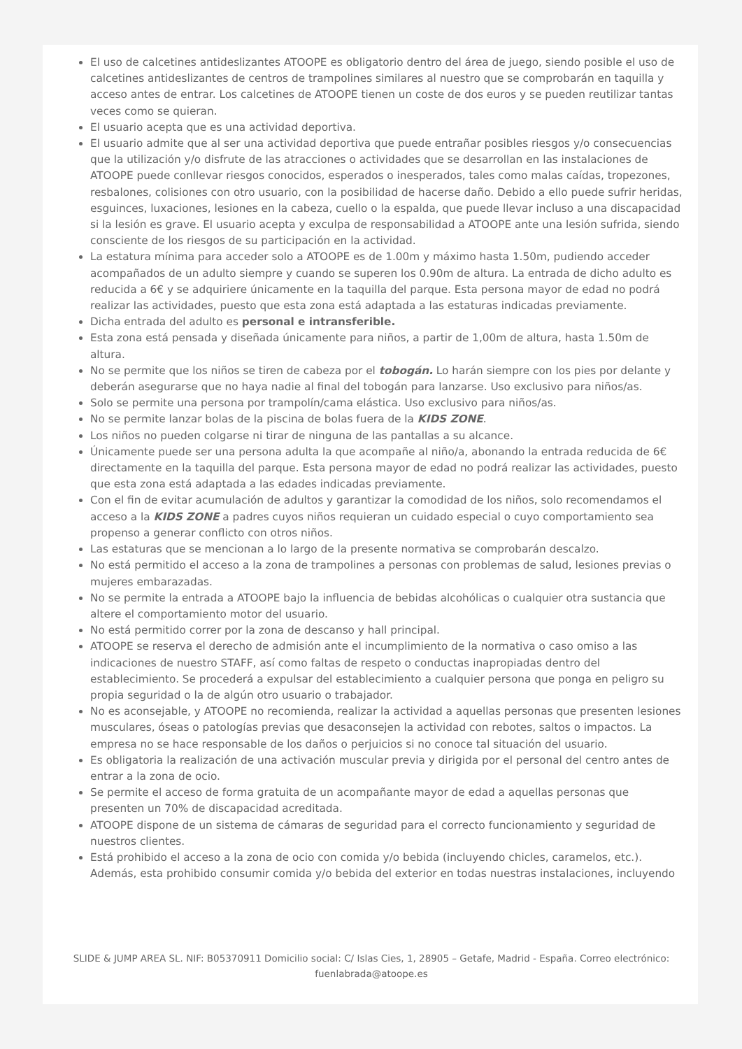El uso de calcetines antideslizantes ATOOPE es obligatorio dentro del área de juego, siendo posible el uso de calcetines antideslizantes de centros de trampolines similares al nuestro que se comprobarán en taquilla y acceso antes de entrar. Los calcetines de ATOOPE tienen un coste de dos euros y se pueden reutilizar tantas veces como se quieran.
El usuario acepta que es una actividad deportiva.
El usuario admite que al ser una actividad deportiva que puede entrañar posibles riesgos y/o consecuencias que la utilización y/o disfrute de las atracciones o actividades que se desarrollan en las instalaciones de ATOOPE puede conllevar riesgos conocidos, esperados o inesperados, tales como malas caídas, tropezones, resbalones, colisiones con otro usuario, con la posibilidad de hacerse daño. Debido a ello puede sufrir heridas, esguinces, luxaciones, lesiones en la cabeza, cuello o la espalda, que puede llevar incluso a una discapacidad si la lesión es grave. El usuario acepta y exculpa de responsabilidad a ATOOPE ante una lesión sufrida, siendo consciente de los riesgos de su participación en la actividad.
La estatura mínima para acceder solo a ATOOPE es de 1.00m y máximo hasta 1.50m, pudiendo acceder acompañados de un adulto siempre y cuando se superen los 0.90m de altura. La entrada de dicho adulto es reducida a 6€ y se adquiriere únicamente en la taquilla del parque. Esta persona mayor de edad no podrá realizar las actividades, puesto que esta zona está adaptada a las estaturas indicadas previamente.
Dicha entrada del adulto es personal e intransferible.
Esta zona está pensada y diseñada únicamente para niños, a partir de 1,00m de altura, hasta 1.50m de altura.
No se permite que los niños se tiren de cabeza por el tobogán. Lo harán siempre con los pies por delante y deberán asegurarse que no haya nadie al final del tobogán para lanzarse. Uso exclusivo para niños/as.
Solo se permite una persona por trampolín/cama elástica. Uso exclusivo para niños/as.
No se permite lanzar bolas de la piscina de bolas fuera de la KIDS ZONE.
Los niños no pueden colgarse ni tirar de ninguna de las pantallas a su alcance.
Únicamente puede ser una persona adulta la que acompañe al niño/a, abonando la entrada reducida de 6€ directamente en la taquilla del parque. Esta persona mayor de edad no podrá realizar las actividades, puesto que esta zona está adaptada a las edades indicadas previamente.
Con el fin de evitar acumulación de adultos y garantizar la comodidad de los niños, solo recomendamos el acceso a la KIDS ZONE a padres cuyos niños requieran un cuidado especial o cuyo comportamiento sea propenso a generar conflicto con otros niños.
Las estaturas que se mencionan a lo largo de la presente normativa se comprobarán descalzo.
No está permitido el acceso a la zona de trampolines a personas con problemas de salud, lesiones previas o mujeres embarazadas.
No se permite la entrada a ATOOPE bajo la influencia de bebidas alcohólicas o cualquier otra sustancia que altere el comportamiento motor del usuario.
No está permitido correr por la zona de descanso y hall principal.
ATOOPE se reserva el derecho de admisión ante el incumplimiento de la normativa o caso omiso a las indicaciones de nuestro STAFF, así como faltas de respeto o conductas inapropiadas dentro del establecimiento. Se procederá a expulsar del establecimiento a cualquier persona que ponga en peligro su propia seguridad o la de algún otro usuario o trabajador.
No es aconsejable, y ATOOPE no recomienda, realizar la actividad a aquellas personas que presenten lesiones musculares, óseas o patologías previas que desaconsejen la actividad con rebotes, saltos o impactos. La empresa no se hace responsable de los daños o perjuicios si no conoce tal situación del usuario.
Es obligatoria la realización de una activación muscular previa y dirigida por el personal del centro antes de entrar a la zona de ocio.
Se permite el acceso de forma gratuita de un acompañante mayor de edad a aquellas personas que presenten un 70% de discapacidad acreditada.
ATOOPE dispone de un sistema de cámaras de seguridad para el correcto funcionamiento y seguridad de nuestros clientes.
Está prohibido el acceso a la zona de ocio con comida y/o bebida (incluyendo chicles, caramelos, etc.). Además, esta prohibido consumir comida y/o bebida del exterior en todas nuestras instalaciones, incluyendo
SLIDE & JUMP AREA SL. NIF: B05370911 Domicilio social: C/ Islas Cies, 1, 28905 – Getafe, Madrid - España. Correo electrónico: fuenlabrada@atoope.es